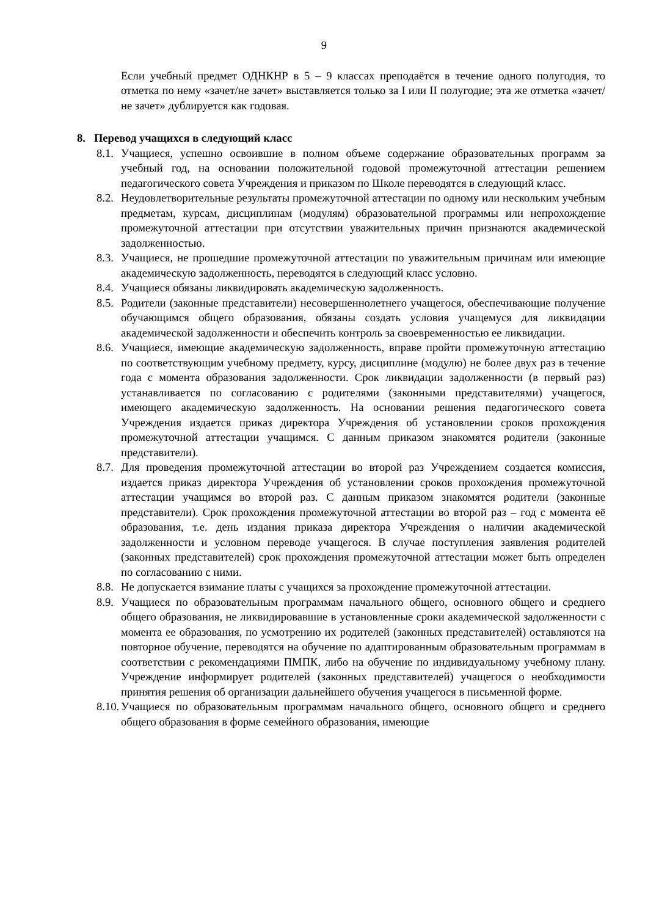9
Если учебный предмет ОДНКНР в 5 – 9 классах преподаётся в течение одного полугодия, то отметка по нему «зачет/не зачет» выставляется только за I или II полугодие; эта же отметка «зачет/не зачет» дублируется как годовая.
8. Перевод учащихся в следующий класс
8.1. Учащиеся, успешно освоившие в полном объеме содержание образовательных программ за учебный год, на основании положительной годовой промежуточной аттестации решением педагогического совета Учреждения и приказом по Школе переводятся в следующий класс.
8.2. Неудовлетворительные результаты промежуточной аттестации по одному или нескольким учебным предметам, курсам, дисциплинам (модулям) образовательной программы или непрохождение промежуточной аттестации при отсутствии уважительных причин признаются академической задолженностью.
8.3. Учащиеся, не прошедшие промежуточной аттестации по уважительным причинам или имеющие академическую задолженность, переводятся в следующий класс условно.
8.4. Учащиеся обязаны ликвидировать академическую задолженность.
8.5. Родители (законные представители) несовершеннолетнего учащегося, обеспечивающие получение обучающимся общего образования, обязаны создать условия учащемуся для ликвидации академической задолженности и обеспечить контроль за своевременностью ее ликвидации.
8.6. Учащиеся, имеющие академическую задолженность, вправе пройти промежуточную аттестацию по соответствующим учебному предмету, курсу, дисциплине (модулю) не более двух раз в течение года с момента образования задолженности. Срок ликвидации задолженности (в первый раз) устанавливается по согласованию с родителями (законными представителями) учащегося, имеющего академическую задолженность. На основании решения педагогического совета Учреждения издается приказ директора Учреждения об установлении сроков прохождения промежуточной аттестации учащимся. С данным приказом знакомятся родители (законные представители).
8.7. Для проведения промежуточной аттестации во второй раз Учреждением создается комиссия, издается приказ директора Учреждения об установлении сроков прохождения промежуточной аттестации учащимся во второй раз. С данным приказом знакомятся родители (законные представители). Срок прохождения промежуточной аттестации во второй раз – год с момента её образования, т.е. день издания приказа директора Учреждения о наличии академической задолженности и условном переводе учащегося. В случае поступления заявления родителей (законных представителей) срок прохождения промежуточной аттестации может быть определен по согласованию с ними.
8.8. Не допускается взимание платы с учащихся за прохождение промежуточной аттестации.
8.9. Учащиеся по образовательным программам начального общего, основного общего и среднего общего образования, не ликвидировавшие в установленные сроки академической задолженности с момента ее образования, по усмотрению их родителей (законных представителей) оставляются на повторное обучение, переводятся на обучение по адаптированным образовательным программам в соответствии с рекомендациями ПМПК, либо на обучение по индивидуальному учебному плану. Учреждение информирует родителей (законных представителей) учащегося о необходимости принятия решения об организации дальнейшего обучения учащегося в письменной форме.
8.10. Учащиеся по образовательным программам начального общего, основного общего и среднего общего образования в форме семейного образования, имеющие